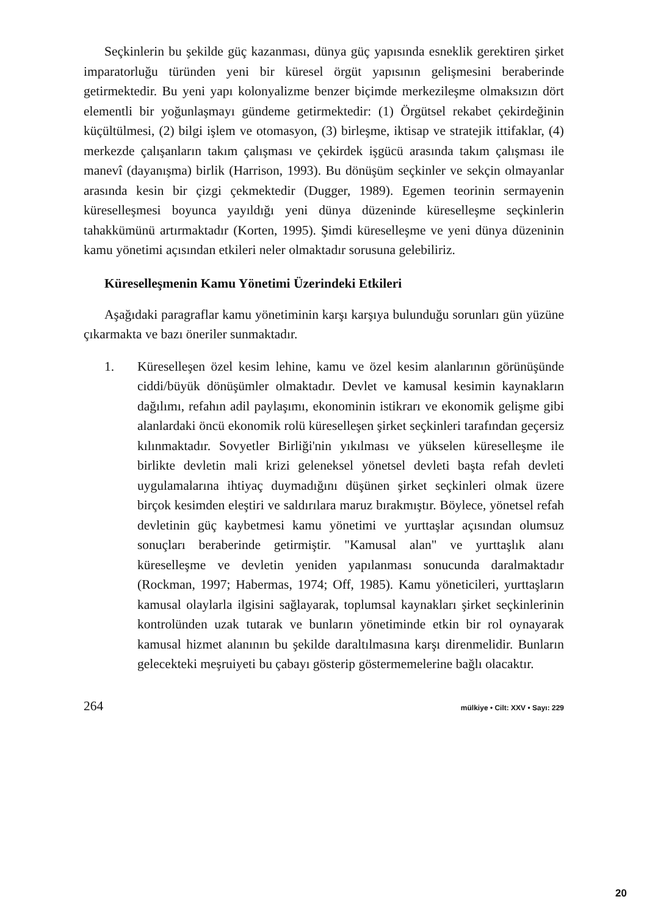Seçkinlerin bu şekilde güç kazanması, dünya güç yapısında esneklik gerektiren şirket imparatorluğu türünden yeni bir küresel örgüt yapısının gelişmesini beraberinde getirmektedir. Bu yeni yapı kolonyalizme benzer biçimde merkezileşme olmaksızın dört elementli bir yoğunlaşmayı gündeme getirmektedir: (1) Örgütsel rekabet çekirdeğinin küçültülmesi, (2) bilgi işlem ve otomasyon, (3) birleşme, iktisap ve stratejik ittifaklar, (4) merkezde çalışanların takım çalışması ve çekirdek işgücü arasında takım çalışması ile manevî (dayanışma) birlik (Harrison, 1993). Bu dönüşüm seçkinler ve sekçin olmayanlar arasında kesin bir çizgi çekmektedir (Dugger, 1989). Egemen teorinin sermayenin küreselleşmesi boyunca yayıldığı yeni dünya düzeninde küreselleşme seçkinlerin tahakkümünü artırmaktadır (Korten, 1995). Şimdi küreselleşme ve yeni dünya düzeninin kamu yönetimi açısından etkileri neler olmaktadır sorusuna gelebiliriz.
Küreselleşmenin Kamu Yönetimi Üzerindeki Etkileri
Aşağıdaki paragraflar kamu yönetiminin karşı karşıya bulunduğu sorunları gün yüzüne çıkarmakta ve bazı öneriler sunmaktadır.
1. Küreselleşen özel kesim lehine, kamu ve özel kesim alanlarının görünüşünde ciddi/büyük dönüşümler olmaktadır. Devlet ve kamusal kesimin kaynakların dağılımı, refahın adil paylaşımı, ekonominin istikrarı ve ekonomik gelişme gibi alanlardaki öncü ekonomik rolü küreselleşen şirket seçkinleri tarafından geçersiz kılınmaktadır. Sovyetler Birliği'nin yıkılması ve yükselen küreselleşme ile birlikte devletin mali krizi geleneksel yönetsel devleti başta refah devleti uygulamalarına ihtiyaç duymadığını düşünen şirket seçkinleri olmak üzere birçok kesimden eleştiri ve saldırılara maruz bırakmıştır. Böylece, yönetsel refah devletinin güç kaybetmesi kamu yönetimi ve yurttaşlar açısından olumsuz sonuçları beraberinde getirmiştir. "Kamusal alan" ve yurttaşlık alanı küreselleşme ve devletin yeniden yapılanması sonucunda daralmaktadır (Rockman, 1997; Habermas, 1974; Off, 1985). Kamu yöneticileri, yurttaşların kamusal olaylarla ilgisini sağlayarak, toplumsal kaynakları şirket seçkinlerinin kontrolünden uzak tutarak ve bunların yönetiminde etkin bir rol oynayarak kamusal hizmet alanının bu şekilde daraltılmasına karşı direnmelidir. Bunların gelecekteki meşruiyeti bu çabayı gösterip göstermemelerine bağlı olacaktır.
264 mülkiye • Cilt: XXV • Sayı: 229
20